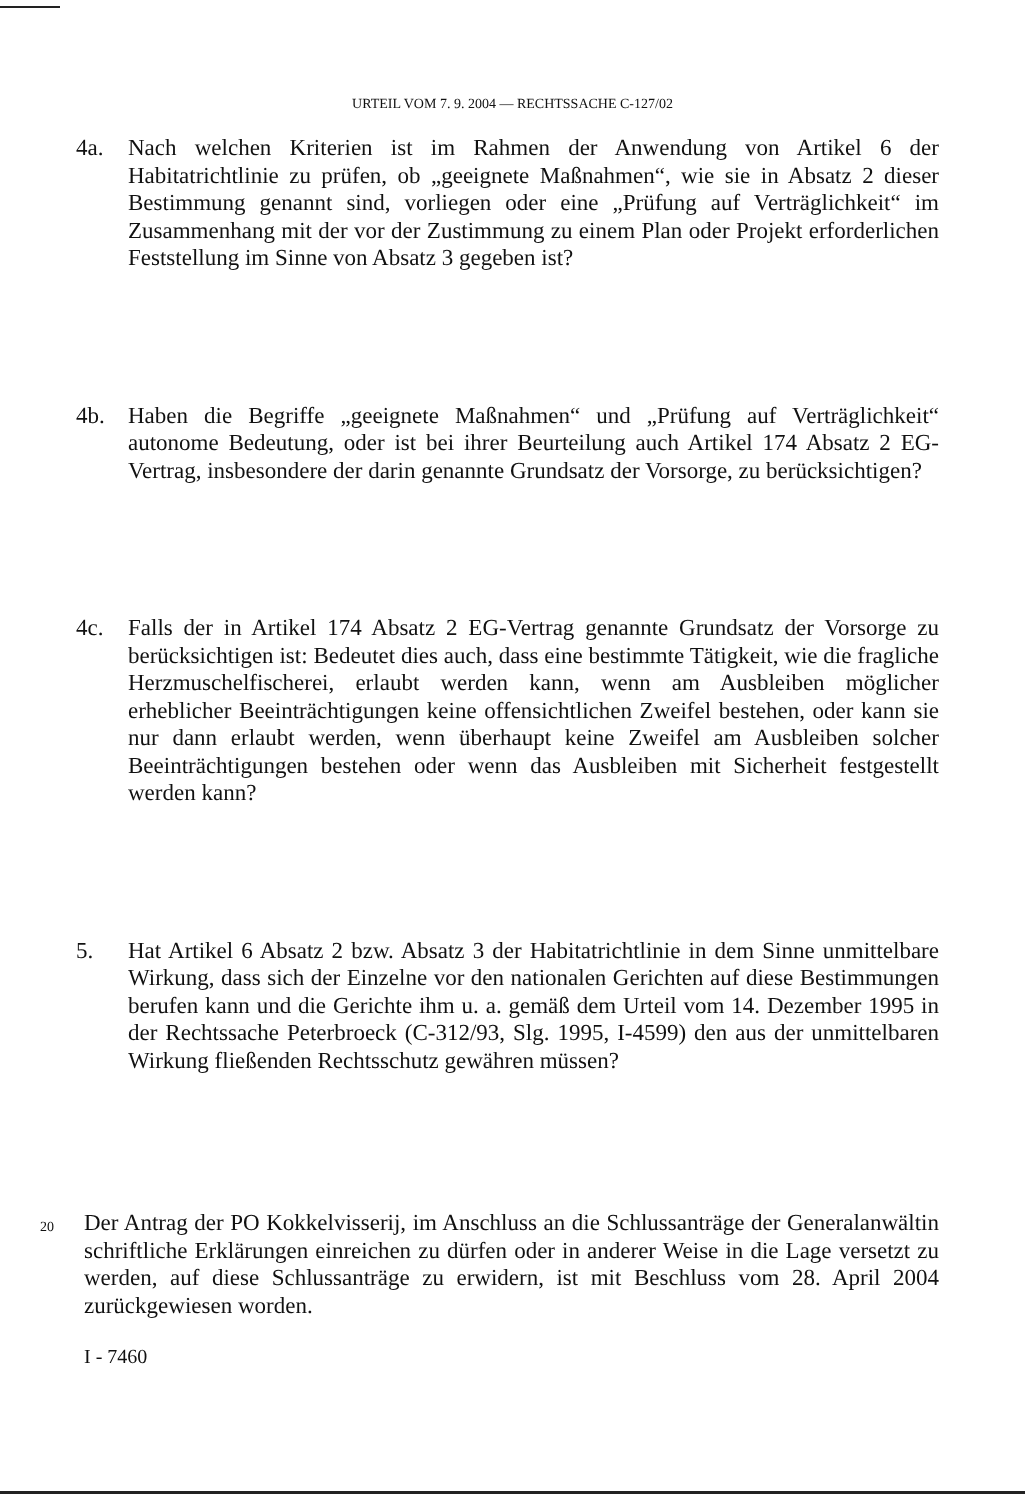URTEIL VOM 7. 9. 2004 — RECHTSSACHE C-127/02
4a. Nach welchen Kriterien ist im Rahmen der Anwendung von Artikel 6 der Habitatrichtlinie zu prüfen, ob „geeignete Maßnahmen“, wie sie in Absatz 2 dieser Bestimmung genannt sind, vorliegen oder eine „Prüfung auf Verträglichkeit“ im Zusammenhang mit der vor der Zustimmung zu einem Plan oder Projekt erforderlichen Feststellung im Sinne von Absatz 3 gegeben ist?
4b. Haben die Begriffe „geeignete Maßnahmen“ und „Prüfung auf Verträglichkeit“ autonome Bedeutung, oder ist bei ihrer Beurteilung auch Artikel 174 Absatz 2 EG-Vertrag, insbesondere der darin genannte Grundsatz der Vorsorge, zu berücksichtigen?
4c. Falls der in Artikel 174 Absatz 2 EG-Vertrag genannte Grundsatz der Vorsorge zu berücksichtigen ist: Bedeutet dies auch, dass eine bestimmte Tätigkeit, wie die fragliche Herzmuschelfischerei, erlaubt werden kann, wenn am Ausbleiben möglicher erheblicher Beeinträchtigungen keine offensichtlichen Zweifel bestehen, oder kann sie nur dann erlaubt werden, wenn überhaupt keine Zweifel am Ausbleiben solcher Beeinträchtigungen bestehen oder wenn das Ausbleiben mit Sicherheit festgestellt werden kann?
5. Hat Artikel 6 Absatz 2 bzw. Absatz 3 der Habitatrichtlinie in dem Sinne unmittelbare Wirkung, dass sich der Einzelne vor den nationalen Gerichten auf diese Bestimmungen berufen kann und die Gerichte ihm u. a. gemäß dem Urteil vom 14. Dezember 1995 in der Rechtssache Peterbroeck (C-312/93, Slg. 1995, I-4599) den aus der unmittelbaren Wirkung fließenden Rechtsschutz gewähren müssen?
20
Der Antrag der PO Kokkelvisserij, im Anschluss an die Schlussanträge der Generalanwältin schriftliche Erklärungen einreichen zu dürfen oder in anderer Weise in die Lage versetzt zu werden, auf diese Schlussanträge zu erwidern, ist mit Beschluss vom 28. April 2004 zurückgewiesen worden.
I - 7460